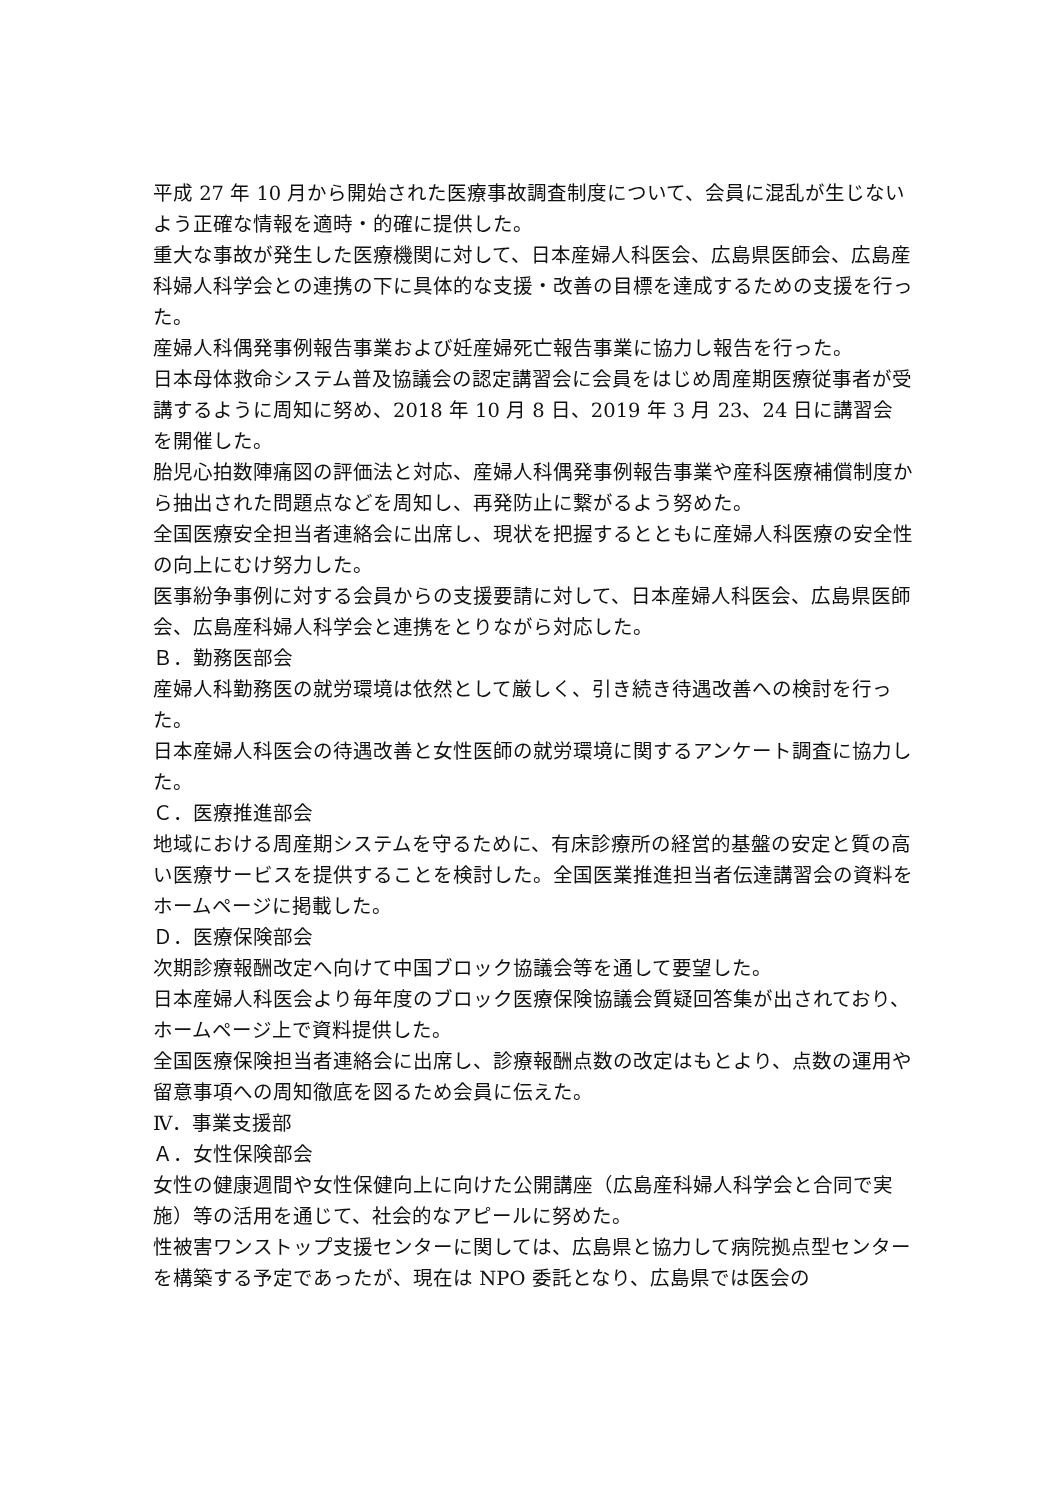平成 27 年 10 月から開始された医療事故調査制度について、会員に混乱が生じないよう正確な情報を適時・的確に提供した。
重大な事故が発生した医療機関に対して、日本産婦人科医会、広島県医師会、広島産科婦人科学会との連携の下に具体的な支援・改善の目標を達成するための支援を行った。
産婦人科偶発事例報告事業および妊産婦死亡報告事業に協力し報告を行った。
日本母体救命システム普及協議会の認定講習会に会員をはじめ周産期医療従事者が受講するように周知に努め、2018 年 10 月 8 日、2019 年 3 月 23、24 日に講習会を開催した。
胎児心拍数陣痛図の評価法と対応、産婦人科偶発事例報告事業や産科医療補償制度から抽出された問題点などを周知し、再発防止に繋がるよう努めた。
全国医療安全担当者連絡会に出席し、現状を把握するとともに産婦人科医療の安全性の向上にむけ努力した。
医事紛争事例に対する会員からの支援要請に対して、日本産婦人科医会、広島県医師会、広島産科婦人科学会と連携をとりながら対応した。
Ｂ．勤務医部会
産婦人科勤務医の就労環境は依然として厳しく、引き続き待遇改善への検討を行った。
日本産婦人科医会の待遇改善と女性医師の就労環境に関するアンケート調査に協力した。
Ｃ．医療推進部会
地域における周産期システムを守るために、有床診療所の経営的基盤の安定と質の高い医療サービスを提供することを検討した。全国医業推進担当者伝達講習会の資料をホームページに掲載した。
Ｄ．医療保険部会
次期診療報酬改定へ向けて中国ブロック協議会等を通して要望した。
日本産婦人科医会より毎年度のブロック医療保険協議会質疑回答集が出されており、ホームページ上で資料提供した。
全国医療保険担当者連絡会に出席し、診療報酬点数の改定はもとより、点数の運用や留意事項への周知徹底を図るため会員に伝えた。
Ⅳ．事業支援部
Ａ．女性保険部会
女性の健康週間や女性保健向上に向けた公開講座（広島産科婦人科学会と合同で実施）等の活用を通じて、社会的なアピールに努めた。
性被害ワンストップ支援センターに関しては、広島県と協力して病院拠点型センターを構築する予定であったが、現在は NPO 委託となり、広島県では医会の